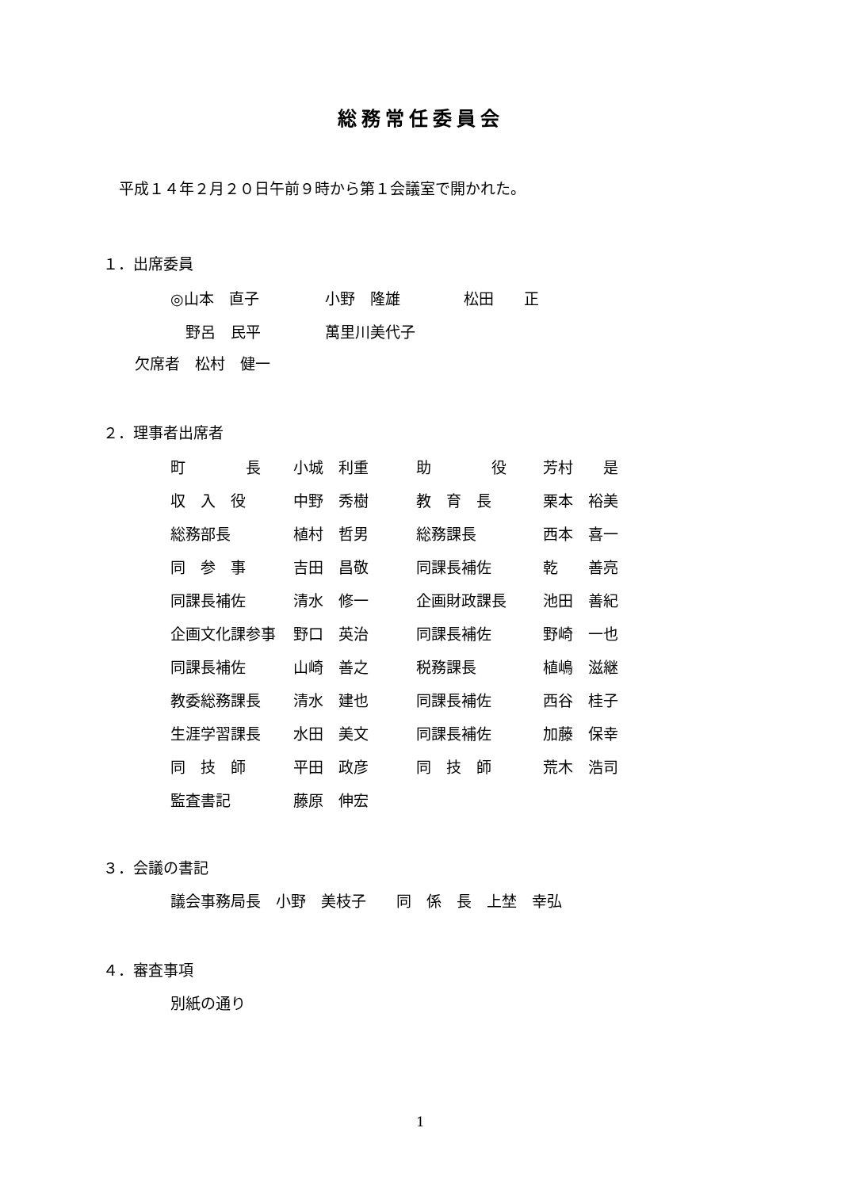総務常任委員会
平成１４年２月２０日午前９時から第１会議室で開かれた。
１．出席委員
| ◎山本 直子 | 小野 隆雄 | 松田 正 |
| 野呂 民平 | 萬里川美代子 | |
欠席者　松村　健一
２．理事者出席者
| 町 長 | 小城 利重 | 助 役 | 芳村 是 |
| 収 入 役 | 中野 秀樹 | 教 育 長 | 栗本 裕美 |
| 総務部長 | 植村 哲男 | 総務課長 | 西本 喜一 |
| 同 参 事 | 吉田 昌敬 | 同課長補佐 | 乾 善亮 |
| 同課長補佐 | 清水 修一 | 企画財政課長 | 池田 善紀 |
| 企画文化課参事 | 野口 英治 | 同課長補佐 | 野崎 一也 |
| 同課長補佐 | 山崎 善之 | 税務課長 | 植嶋 滋継 |
| 教委総務課長 | 清水 建也 | 同課長補佐 | 西谷 桂子 |
| 生涯学習課長 | 水田 美文 | 同課長補佐 | 加藤 保幸 |
| 同 技 師 | 平田 政彦 | 同 技 師 | 荒木 浩司 |
| 監査書記 | 藤原 伸宏 | | |
３．会議の書記
議会事務局長　小野　美枝子　　同　係　長　上埜　幸弘
４．審査事項
別紙の通り
1